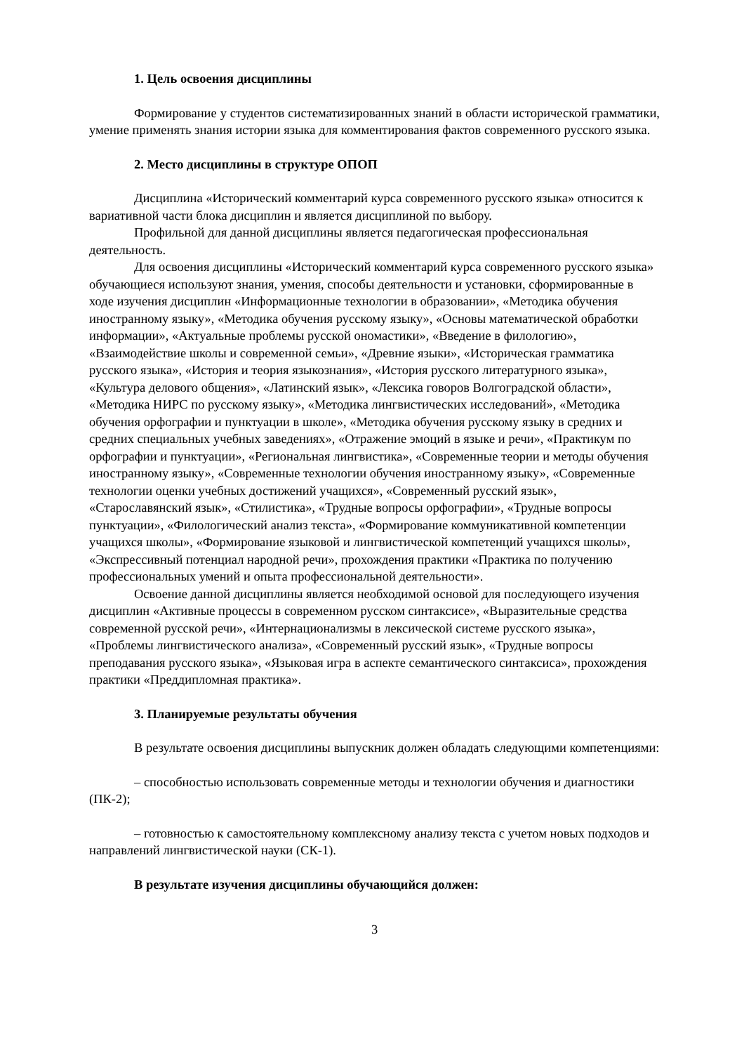1. Цель освоения дисциплины
Формирование у студентов систематизированных знаний в области исторической грамматики, умение применять знания истории языка для комментирования фактов современного русского языка.
2. Место дисциплины в структуре ОПОП
Дисциплина «Исторический комментарий курса современного русского языка» относится к вариативной части блока дисциплин и является дисциплиной по выбору.
Профильной для данной дисциплины является педагогическая профессиональная деятельность.
Для освоения дисциплины «Исторический комментарий курса современного русского языка» обучающиеся используют знания, умения, способы деятельности и установки, сформированные в ходе изучения дисциплин «Информационные технологии в образовании», «Методика обучения иностранному языку», «Методика обучения русскому языку», «Основы математической обработки информации», «Актуальные проблемы русской ономастики», «Введение в филологию», «Взаимодействие школы и современной семьи», «Древние языки», «Историческая грамматика русского языка», «История и теория языкознания», «История русского литературного языка», «Культура делового общения», «Латинский язык», «Лексика говоров Волгоградской области», «Методика НИРС по русскому языку», «Методика лингвистических исследований», «Методика обучения орфографии и пунктуации в школе», «Методика обучения русскому языку в средних и средних специальных учебных заведениях», «Отражение эмоций в языке и речи», «Практикум по орфографии и пунктуации», «Региональная лингвистика», «Современные теории и методы обучения иностранному языку», «Современные технологии обучения иностранному языку», «Современные технологии оценки учебных достижений учащихся», «Современный русский язык», «Старославянский язык», «Стилистика», «Трудные вопросы орфографии», «Трудные вопросы пунктуации», «Филологический анализ текста», «Формирование коммуникативной компетенции учащихся школы», «Формирование языковой и лингвистической компетенций учащихся школы», «Экспрессивный потенциал народной речи», прохождения практики «Практика по получению профессиональных умений и опыта профессиональной деятельности».
Освоение данной дисциплины является необходимой основой для последующего изучения дисциплин «Активные процессы в современном русском синтаксисе», «Выразительные средства современной русской речи», «Интернационализмы в лексической системе русского языка», «Проблемы лингвистического анализа», «Современный русский язык», «Трудные вопросы преподавания русского языка», «Языковая игра в аспекте семантического синтаксиса», прохождения практики «Преддипломная практика».
3. Планируемые результаты обучения
В результате освоения дисциплины выпускник должен обладать следующими компетенциями:
– способностью использовать современные методы и технологии обучения и диагностики (ПК-2);
– готовностью к самостоятельному комплексному анализу текста с учетом новых подходов и направлений лингвистической науки (СК-1).
В результате изучения дисциплины обучающийся должен:
3